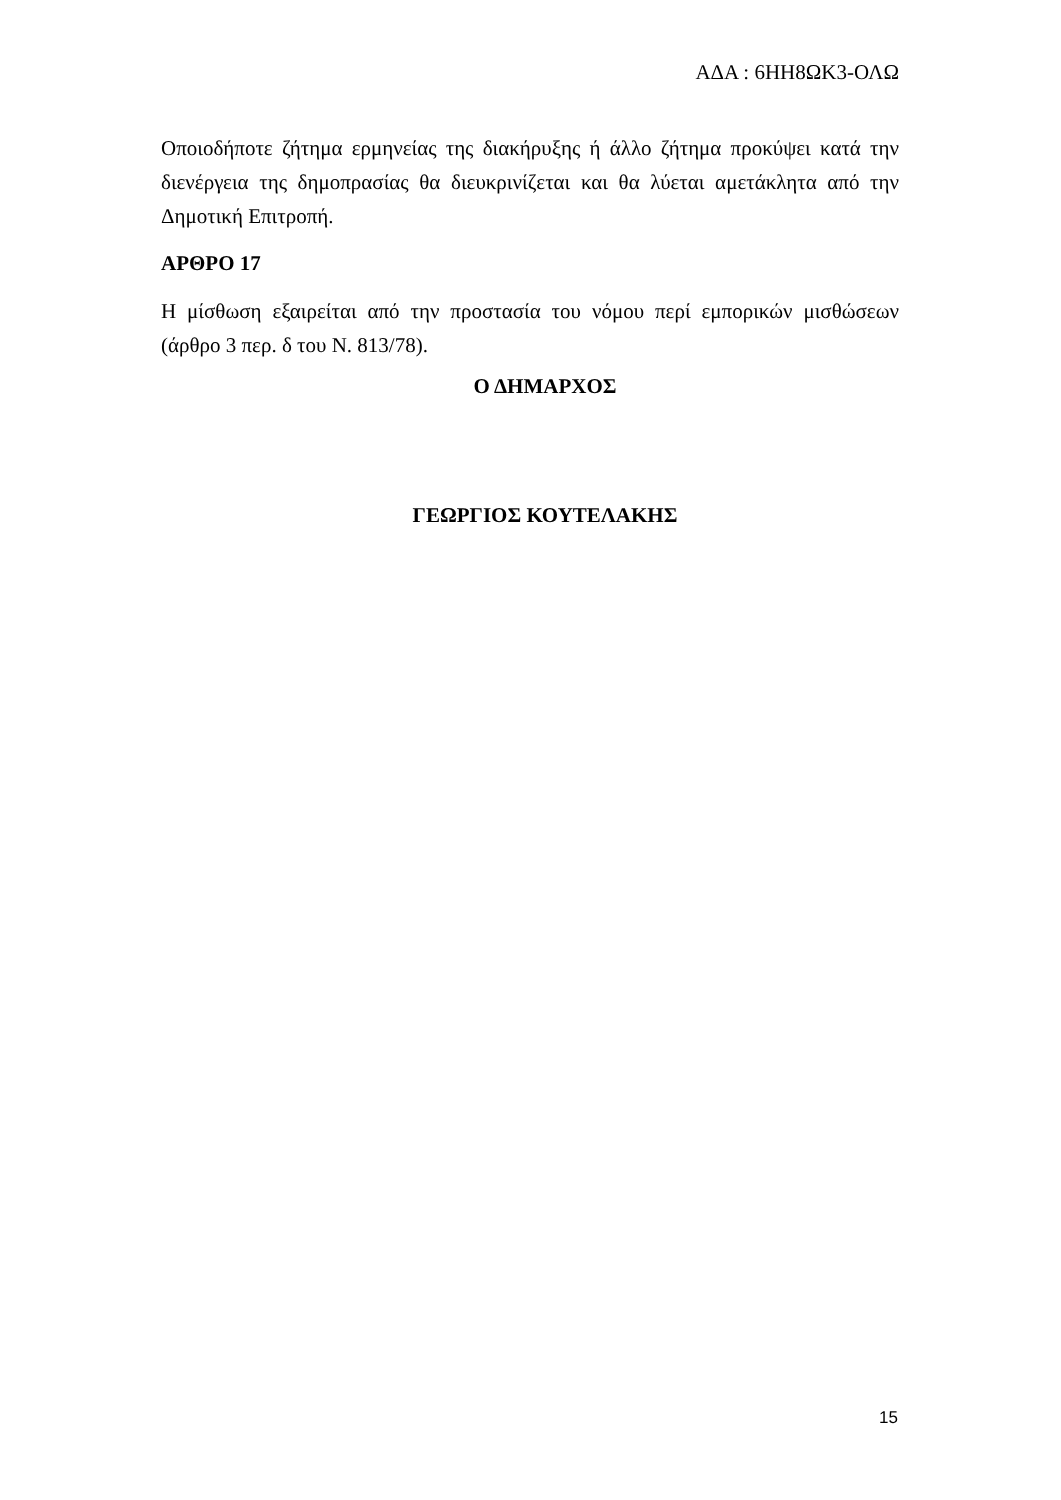ΑΔΑ : 6ΗΗ8ΩΚ3-ΟΛΩ
Οποιοδήποτε ζήτημα ερμηνείας της διακήρυξης ή άλλο ζήτημα προκύψει κατά την διενέργεια της δημοπρασίας θα διευκρινίζεται και θα λύεται αμετάκλητα από την Δημοτική Επιτροπή.
ΑΡΘΡΟ 17
Η μίσθωση εξαιρείται από την προστασία του νόμου περί εμπορικών μισθώσεων (άρθρο 3 περ. δ του Ν. 813/78).
Ο ΔΗΜΑΡΧΟΣ
ΓΕΩΡΓΙΟΣ ΚΟΥΤΕΛΑΚΗΣ
15